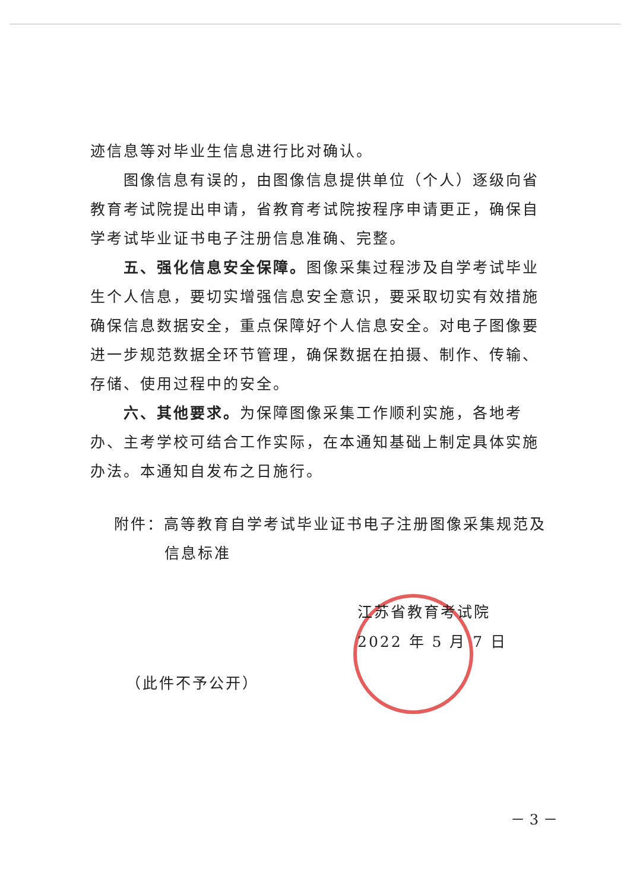迹信息等对毕业生信息进行比对确认。
图像信息有误的，由图像信息提供单位（个人）逐级向省教育考试院提出申请，省教育考试院按程序申请更正，确保自学考试毕业证书电子注册信息准确、完整。
五、强化信息安全保障。图像采集过程涉及自学考试毕业生个人信息，要切实增强信息安全意识，要采取切实有效措施确保信息数据安全，重点保障好个人信息安全。对电子图像要进一步规范数据全环节管理，确保数据在拍摄、制作、传输、存储、使用过程中的安全。
六、其他要求。为保障图像采集工作顺利实施，各地考办、主考学校可结合工作实际，在本通知基础上制定具体实施办法。本通知自发布之日施行。
附件：高等教育自学考试毕业证书电子注册图像采集规范及
信息标准
江苏省教育考试院
2022 年 5 月 7 日
（此件不予公开）
－ 3 －